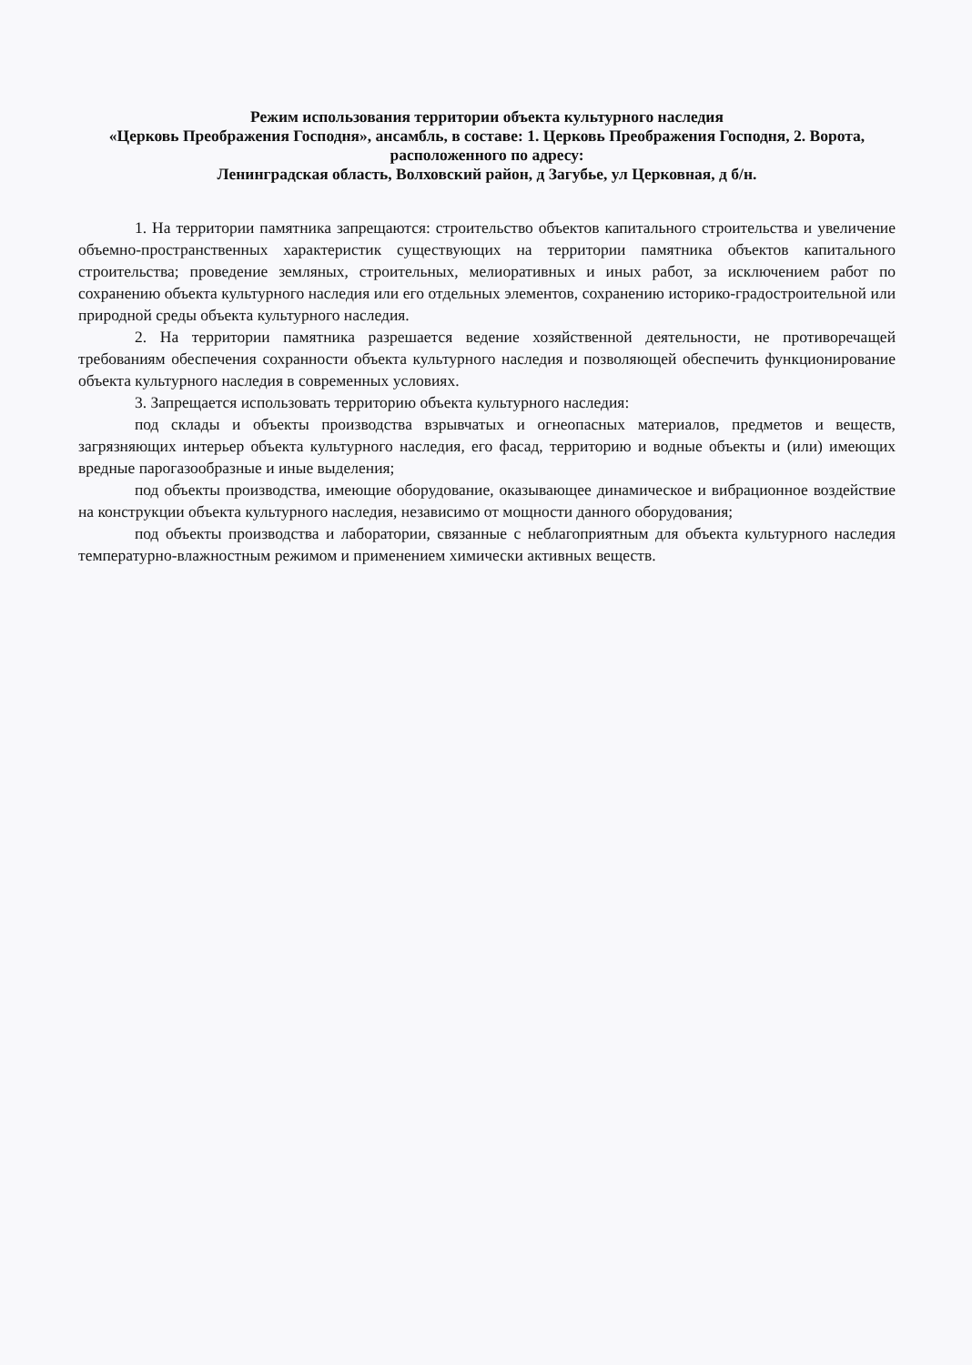Режим использования территории объекта культурного наследия
«Церковь Преображения Господня», ансамбль, в составе: 1. Церковь Преображения Господня, 2. Ворота, расположенного по адресу:
Ленинградская область, Волховский район, д Загубье, ул Церковная, д б/н.
1. На территории памятника запрещаются: строительство объектов капитального строительства и увеличение объемно-пространственных характеристик существующих на территории памятника объектов капитального строительства; проведение земляных, строительных, мелиоративных и иных работ, за исключением работ по сохранению объекта культурного наследия или его отдельных элементов, сохранению историко-градостроительной или природной среды объекта культурного наследия.
2. На территории памятника разрешается ведение хозяйственной деятельности, не противоречащей требованиям обеспечения сохранности объекта культурного наследия и позволяющей обеспечить функционирование объекта культурного наследия в современных условиях.
3. Запрещается использовать территорию объекта культурного наследия:
под склады и объекты производства взрывчатых и огнеопасных материалов, предметов и веществ, загрязняющих интерьер объекта культурного наследия, его фасад, территорию и водные объекты и (или) имеющих вредные парогазообразные и иные выделения;
под объекты производства, имеющие оборудование, оказывающее динамическое и вибрационное воздействие на конструкции объекта культурного наследия, независимо от мощности данного оборудования;
под объекты производства и лаборатории, связанные с неблагоприятным для объекта культурного наследия температурно-влажностным режимом и применением химически активных веществ.